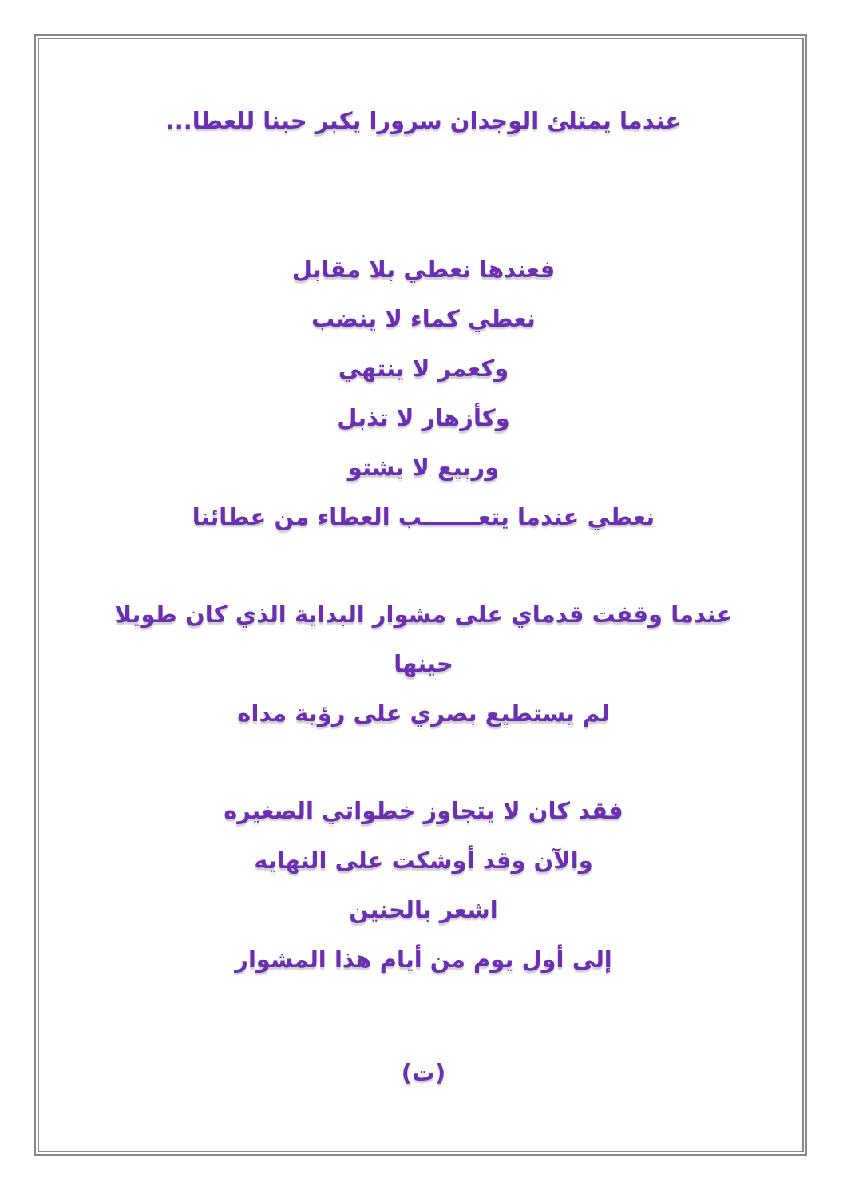عندما يمتلئ الوجدان سرورا يكبر حبنا للعطا...
فعندها نعطي بلا مقابل
نعطي كماء لا ينضب
وكعمر لا ينتهي
وكأزهار لا تذبل
وربيع لا يشتو
نعطي عندما يتعـــــــب العطاء من عطائنا
عندما وقفت قدماي على مشوار البداية الذي كان طويلا
حينها
لم يستطيع بصري على رؤية مداه
فقد كان لا يتجاوز خطواتي الصغيره
والآن وقد أوشكت على النهايه
اشعر بالحنين
إلى أول يوم من أيام هذا المشوار
(ت)